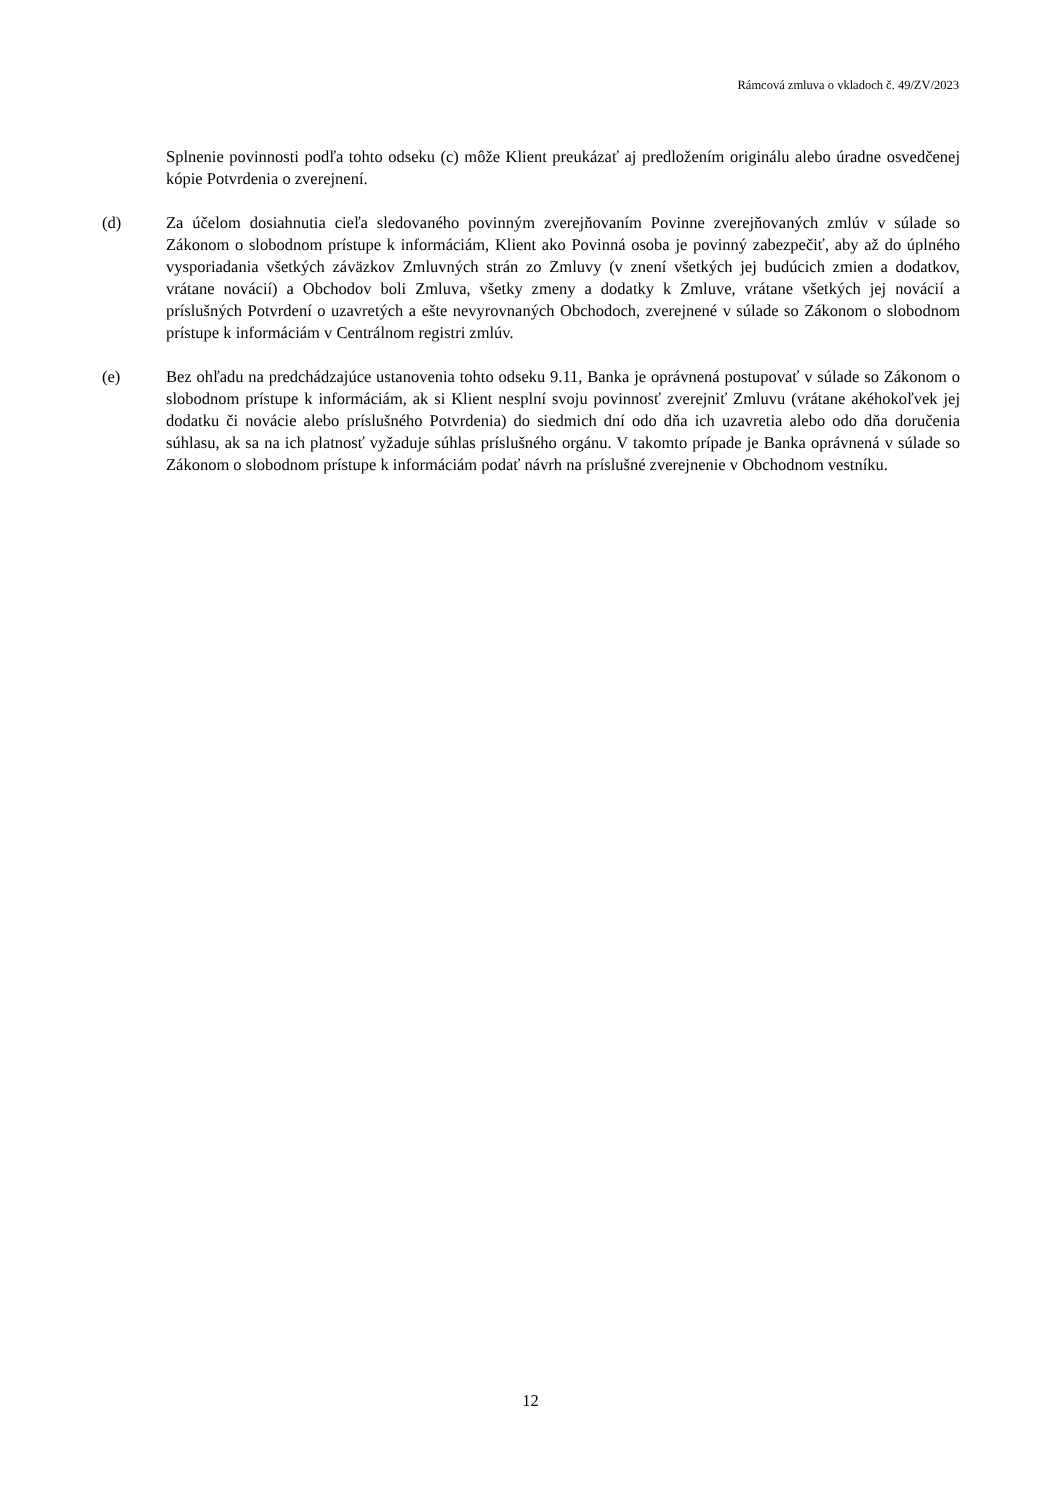Rámcová zmluva o vkladoch č. 49/ZV/2023
Splnenie povinnosti podľa tohto odseku (c) môže Klient preukázať aj predložením originálu alebo úradne osvedčenej kópie Potvrdenia o zverejnení.
(d) Za účelom dosiahnutia cieľa sledovaného povinným zverejňovaním Povinne zverejňovaných zmlúv v súlade so Zákonom o slobodnom prístupe k informáciám, Klient ako Povinná osoba je povinný zabezpečiť, aby až do úplného vysporiadania všetkých záväzkov Zmluvných strán zo Zmluvy (v znení všetkých jej budúcich zmien a dodatkov, vrátane novácií) a Obchodov boli Zmluva, všetky zmeny a dodatky k Zmluve, vrátane všetkých jej novácií a príslušných Potvrdení o uzavretých a ešte nevyrovnaných Obchodoch, zverejnené v súlade so Zákonom o slobodnom prístupe k informáciám v Centrálnom registri zmlúv.
(e) Bez ohľadu na predchádzajúce ustanovenia tohto odseku 9.11, Banka je oprávnená postupovať v súlade so Zákonom o slobodnom prístupe k informáciám, ak si Klient nesplní svoju povinnosť zverejniť Zmluvu (vrátane akéhokoľvek jej dodatku či novácie alebo príslušného Potvrdenia) do siedmich dní odo dňa ich uzavretia alebo odo dňa doručenia súhlasu, ak sa na ich platnosť vyžaduje súhlas príslušného orgánu. V takomto prípade je Banka oprávnená v súlade so Zákonom o slobodnom prístupe k informáciám podať návrh na príslušné zverejnenie v Obchodnom vestníku.
12